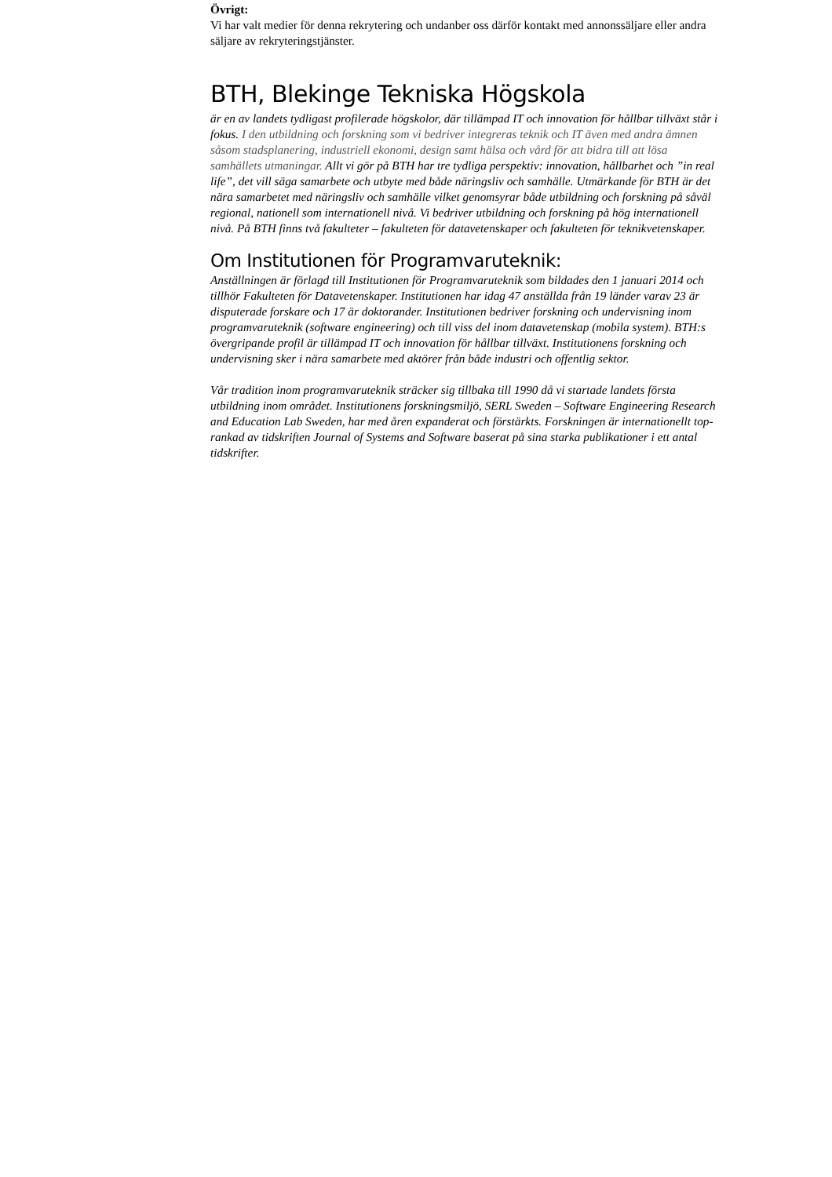Övrigt:
Vi har valt medier för denna rekrytering och undanber oss därför kontakt med annonssäljare eller andra säljare av rekryteringstjänster.
BTH, Blekinge Tekniska Högskola
är en av landets tydligast profilerade högskolor, där tillämpad IT och innovation för hållbar tillväxt står i fokus. I den utbildning och forskning som vi bedriver integreras teknik och IT även med andra ämnen såsom stadsplanering, industriell ekonomi, design samt hälsa och vård för att bidra till att lösa samhällets utmaningar. Allt vi gör på BTH har tre tydliga perspektiv: innovation, hållbarhet och ”in real life”, det vill säga samarbete och utbyte med både näringsliv och samhälle. Utmärkande för BTH är det nära samarbetet med näringsliv och samhälle vilket genomsyrar både utbildning och forskning på såväl regional, nationell som internationell nivå. Vi bedriver utbildning och forskning på hög internationell nivå. På BTH finns två fakulteter – fakulteten för datavetenskaper och fakulteten för teknikvetenskaper.
Om Institutionen för Programvaruteknik:
Anställningen är förlagd till Institutionen för Programvaruteknik som bildades den 1 januari 2014 och tillhör Fakulteten för Datavetenskaper. Institutionen har idag 47 anställda från 19 länder varav 23 är disputerade forskare och 17 är doktorander. Institutionen bedriver forskning och undervisning inom programvaruteknik (software engineering) och till viss del inom datavetenskap (mobila system). BTH:s övergripande profil är tillämpad IT och innovation för hållbar tillväxt. Institutionens forskning och undervisning sker i nära samarbete med aktörer från både industri och offentlig sektor.
Vår tradition inom programvaruteknik sträcker sig tillbaka till 1990 då vi startade landets första utbildning inom området. Institutionens forskningsmiljö, SERL Sweden – Software Engineering Research and Education Lab Sweden, har med åren expanderat och förstärkts. Forskningen är internationellt top-rankad av tidskriften Journal of Systems and Software baserat på sina starka publikationer i ett antal tidskrifter.